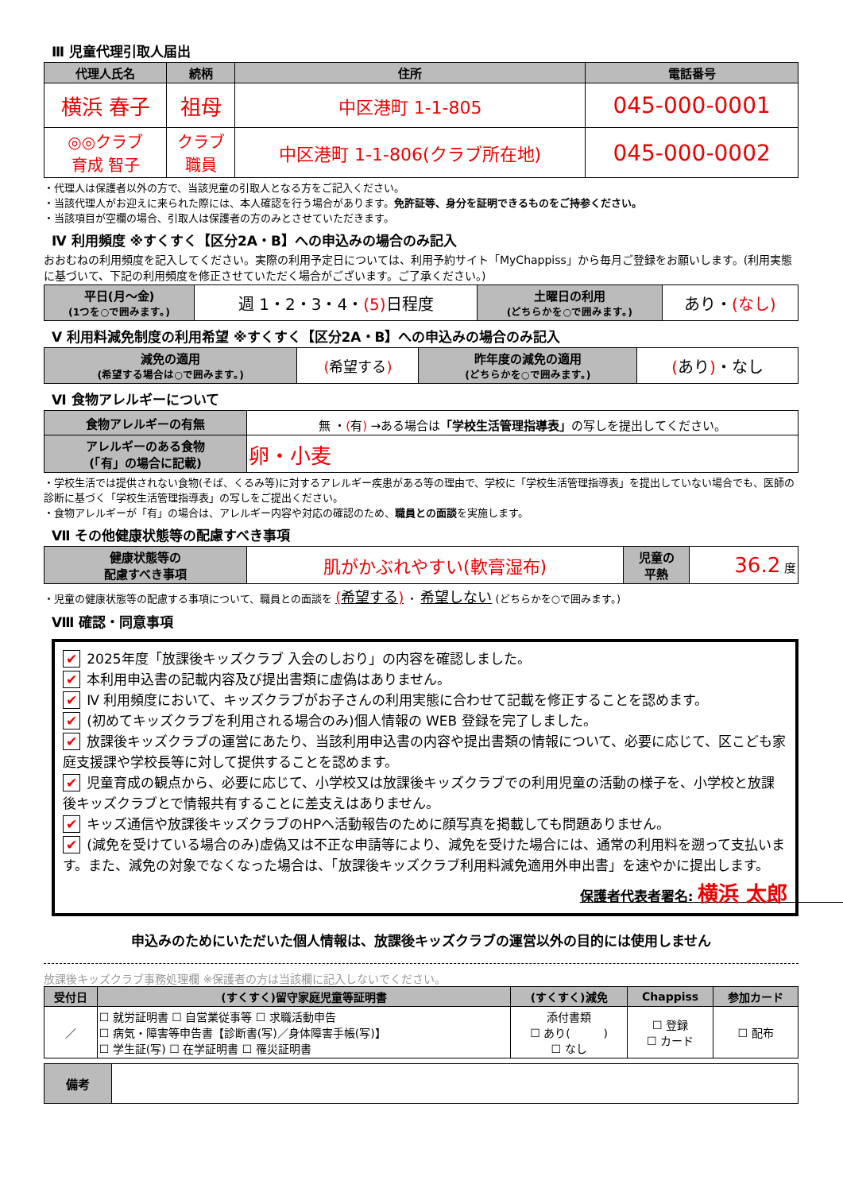Ⅲ 児童代理引取人届出
| 代理人氏名 | 続柄 | 住所 | 電話番号 |
| --- | --- | --- | --- |
| 横浜 春子 | 祖母 | 中区港町 1-1-805 | 045-000-0001 |
| ◎◎クラブ 育成 智子 | クラブ 職員 | 中区港町 1-1-806(クラブ所在地) | 045-000-0002 |
・代理人は保護者以外の方で、当該児童の引取人となる方をご記入ください。
・当該代理人がお迎えに来られた際には、本人確認を行う場合があります。免許証等、身分を証明できるものをご持参ください。
・当該項目が空欄の場合、引取人は保護者の方のみとさせていただきます。
Ⅳ 利用頻度 ※すくすく【区分2A・B】への申込みの場合のみ記入
おおむねの利用頻度を記入してください。実際の利用予定日については、利用予約サイト「MyChappiss」から毎月ご登録をお願いします。(利用実態に基づいて、下記の利用頻度を修正させていただく場合がございます。ご了承ください。)
| 平日(月～金) (1つを○で囲みます。) | 週 1・2・3・4・ (5) 日程度 | 土曜日の利用 (どちらかを○で囲みます。) | あり・ (なし) |
Ⅴ 利用料減免制度の利用希望 ※すくすく【区分2A・B】への申込みの場合のみ記入
| 減免の適用 (希望する場合は○で囲みます。) | ( 希望する ) | 昨年度の減免の適用 (どちらかを○で囲みます。) | ( あり ) ・なし |
Ⅵ 食物アレルギーについて
| 食物アレルギーの有無 | 無 ・ ( 有 ) →ある場合は 「学校生活管理指導表」 の写しを提出してください。 |
| アレルギーのある食物 (「有」の場合に記載) | 卵・小麦 |
・学校生活では提供されない食物(そば、くるみ等)に対するアレルギー疾患がある等の理由で、学校に「学校生活管理指導表」を提出していない場合でも、医師の診断に基づく「学校生活管理指導表」の写しをご提出ください。
・食物アレルギーが「有」の場合は、アレルギー内容や対応の確認のため、職員との面談を実施します。
Ⅶ その他健康状態等の配慮すべき事項
| 健康状態等の 配慮すべき事項 | 肌がかぶれやすい(軟膏湿布) | 児童の 平熱 | 36.2 度 |
・児童の健康状態等の配慮する事項について、職員との面談を (希望する) ・ 希望しない (どちらかを○で囲みます。)
Ⅷ 確認・同意事項
✔ 2025年度「放課後キッズクラブ 入会のしおり」の内容を確認しました。
✔ 本利用申込書の記載内容及び提出書類に虚偽はありません。
✔ Ⅳ 利用頻度において、キッズクラブがお子さんの利用実態に合わせて記載を修正することを認めます。
✔ (初めてキッズクラブを利用される場合のみ)個人情報の WEB 登録を完了しました。
✔ 放課後キッズクラブの運営にあたり、当該利用申込書の内容や提出書類の情報について、必要に応じて、区こども家庭支援課や学校長等に対して提供することを認めます。
✔ 児童育成の観点から、必要に応じて、小学校又は放課後キッズクラブでの利用児童の活動の様子を、小学校と放課後キッズクラブとで情報共有することに差支えはありません。
✔ キッズ通信や放課後キッズクラブのHPへ活動報告のために顔写真を掲載しても問題ありません。
✔ (減免を受けている場合のみ)虚偽又は不正な申請等により、減免を受けた場合には、通常の利用料を遡って支払います。また、減免の対象でなくなった場合は、「放課後キッズクラブ利用料減免適用外申出書」を速やかに提出します。
保護者代表者署名: 横浜 太郎　　　　　　　　
申込みのためにいただいた個人情報は、放課後キッズクラブの運営以外の目的には使用しません
放課後キッズクラブ事務処理欄 ※保護者の方は当該欄に記入しないでください。
| 受付日 | (すくすく)留守家庭児童等証明書 | (すくすく)減免 | Chappiss | 参加カード |
| --- | --- | --- | --- | --- |
| ／ | ☐ 就労証明書 ☐ 自営業従事等 ☐ 求職活動申告 ☐ 病気・障害等申告書【診断書(写)／身体障害手帳(写)】 ☐ 学生証(写) ☐ 在学証明書 ☐ 罹災証明書 | 添付書類 ☐ あり( ) ☐ なし | ☐ 登録 ☐ カード | ☐ 配布 |
| 備考 | |